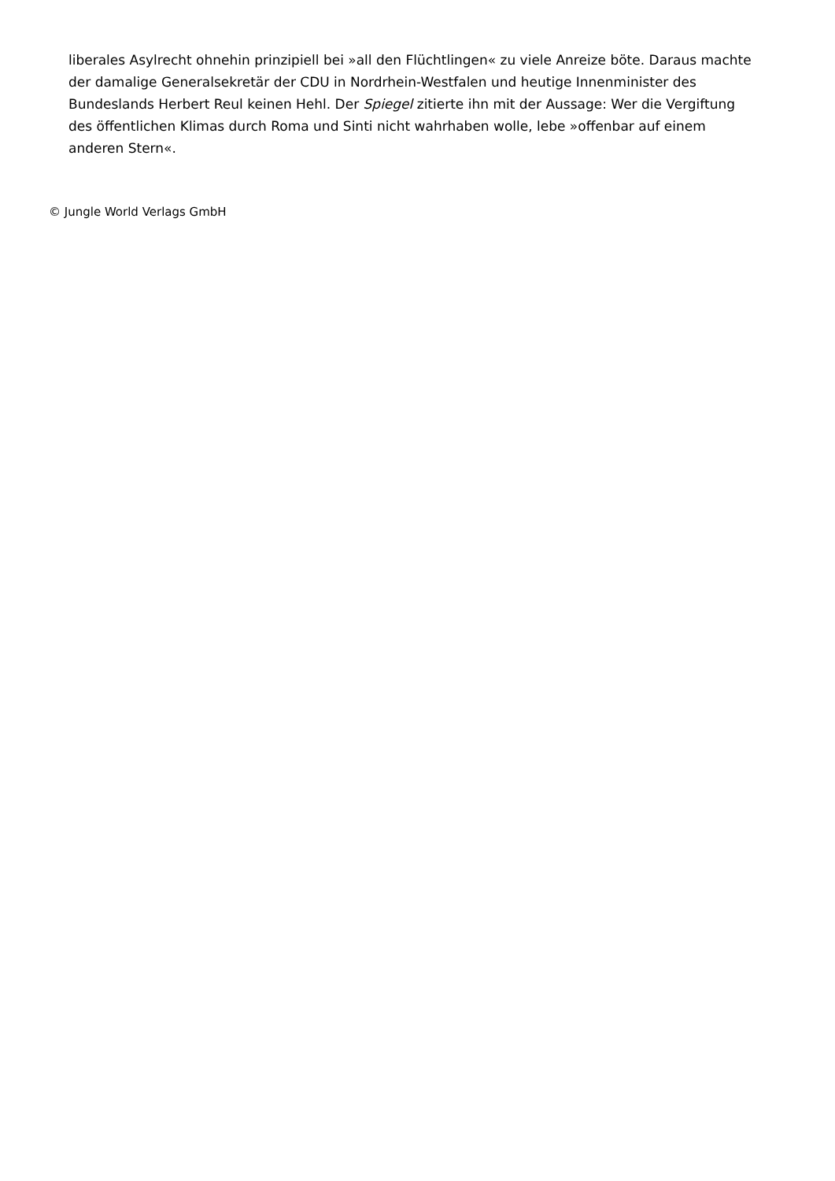liberales Asylrecht ohnehin prinzipiell bei »all den Flüchtlingen« zu viele Anreize böte. Daraus machte der damalige Generalsekretär der CDU in Nordrhein-Westfalen und heutige Innenminister des Bundeslands Herbert Reul keinen Hehl. Der Spiegel zitierte ihn mit der Aussage: Wer die Vergiftung des öffentlichen Klimas durch Roma und Sinti nicht wahrhaben wolle, lebe »offenbar auf einem anderen Stern«.
© Jungle World Verlags GmbH